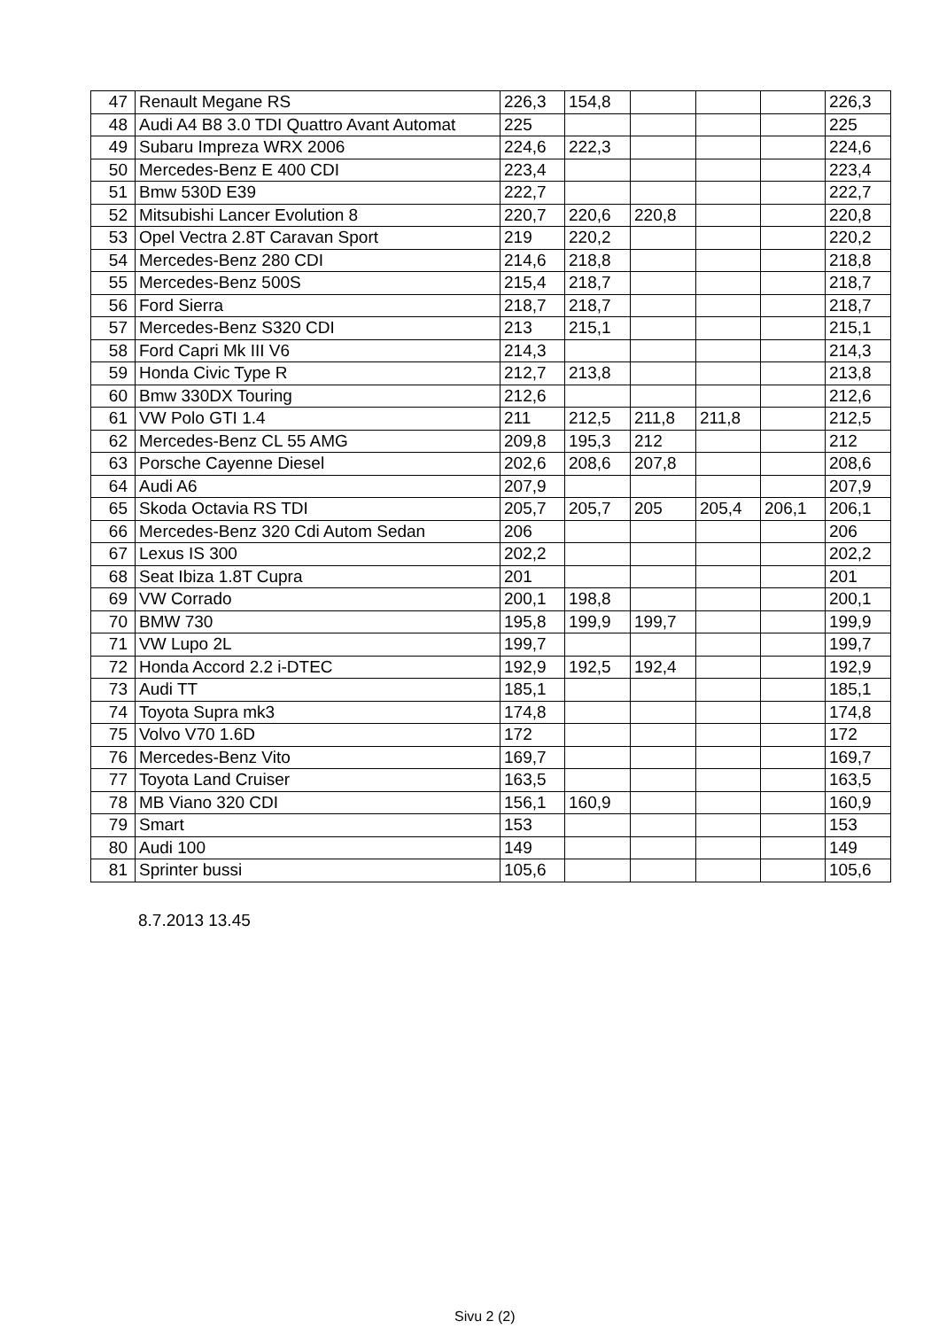| 47 | Renault Megane RS | 226,3 | 154,8 | | | | 226,3 |
| 48 | Audi A4 B8 3.0 TDI Quattro Avant Automat | 225 | | | | | 225 |
| 49 | Subaru Impreza WRX 2006 | 224,6 | 222,3 | | | | 224,6 |
| 50 | Mercedes-Benz E 400 CDI | 223,4 | | | | | 223,4 |
| 51 | Bmw 530D E39 | 222,7 | | | | | 222,7 |
| 52 | Mitsubishi Lancer Evolution 8 | 220,7 | 220,6 | 220,8 | | | 220,8 |
| 53 | Opel Vectra 2.8T Caravan Sport | 219 | 220,2 | | | | 220,2 |
| 54 | Mercedes-Benz 280 CDI | 214,6 | 218,8 | | | | 218,8 |
| 55 | Mercedes-Benz 500S | 215,4 | 218,7 | | | | 218,7 |
| 56 | Ford Sierra | 218,7 | 218,7 | | | | 218,7 |
| 57 | Mercedes-Benz S320 CDI | 213 | 215,1 | | | | 215,1 |
| 58 | Ford Capri Mk III V6 | 214,3 | | | | | 214,3 |
| 59 | Honda Civic Type R | 212,7 | 213,8 | | | | 213,8 |
| 60 | Bmw 330DX Touring | 212,6 | | | | | 212,6 |
| 61 | VW Polo GTI 1.4 | 211 | 212,5 | 211,8 | 211,8 | | 212,5 |
| 62 | Mercedes-Benz CL 55 AMG | 209,8 | 195,3 | 212 | | | 212 |
| 63 | Porsche Cayenne Diesel | 202,6 | 208,6 | 207,8 | | | 208,6 |
| 64 | Audi A6 | 207,9 | | | | | 207,9 |
| 65 | Skoda Octavia RS TDI | 205,7 | 205,7 | 205 | 205,4 | 206,1 | 206,1 |
| 66 | Mercedes-Benz 320 Cdi Autom Sedan | 206 | | | | | 206 |
| 67 | Lexus IS 300 | 202,2 | | | | | 202,2 |
| 68 | Seat Ibiza 1.8T Cupra | 201 | | | | | 201 |
| 69 | VW Corrado | 200,1 | 198,8 | | | | 200,1 |
| 70 | BMW 730 | 195,8 | 199,9 | 199,7 | | | 199,9 |
| 71 | VW Lupo 2L | 199,7 | | | | | 199,7 |
| 72 | Honda Accord 2.2 i-DTEC | 192,9 | 192,5 | 192,4 | | | 192,9 |
| 73 | Audi TT | 185,1 | | | | | 185,1 |
| 74 | Toyota Supra mk3 | 174,8 | | | | | 174,8 |
| 75 | Volvo V70 1.6D | 172 | | | | | 172 |
| 76 | Mercedes-Benz Vito | 169,7 | | | | | 169,7 |
| 77 | Toyota Land Cruiser | 163,5 | | | | | 163,5 |
| 78 | MB Viano 320 CDI | 156,1 | 160,9 | | | | 160,9 |
| 79 | Smart | 153 | | | | | 153 |
| 80 | Audi 100 | 149 | | | | | 149 |
| 81 | Sprinter bussi | 105,6 | | | | | 105,6 |
8.7.2013 13.45
Sivu 2 (2)